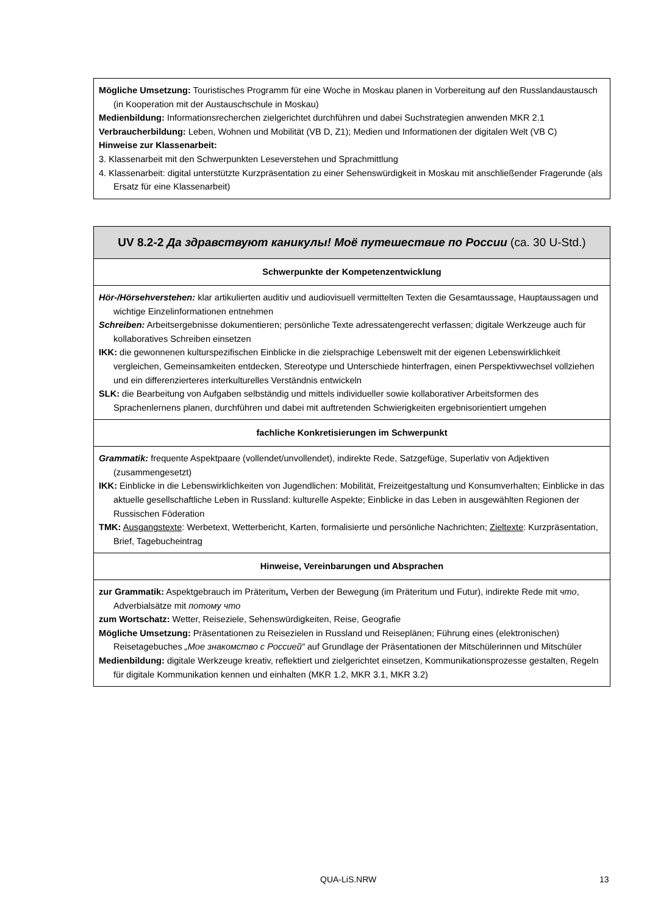| Mögliche Umsetzung: Touristisches Programm für eine Woche in Moskau planen in Vorbereitung auf den Russlandaustausch (in Kooperation mit der Austauschschule in Moskau) Medienbildung: Informationsrecherchen zielgerichtet durchführen und dabei Suchstrategien anwenden MKR 2.1 Verbraucherbildung: Leben, Wohnen und Mobilität (VB D, Z1); Medien und Informationen der digitalen Welt (VB C) Hinweise zur Klassenarbeit: 3. Klassenarbeit mit den Schwerpunkten Leseverstehen und Sprachmittlung 4. Klassenarbeit: digital unterstützte Kurzpräsentation zu einer Sehenswürdigkeit in Moskau mit anschließender Fragerunde (als Ersatz für eine Klassenarbeit) |
| UV 8.2-2 Да здравствуют каникулы! Моё путешествие по России (ca. 30 U-Std.) |
| Schwerpunkte der Kompetenzentwicklung |
| Hör-/Hörsehverstehen: klar artikulierten auditiv und audiovisuell vermittelten Texten die Gesamtaussage, Hauptaussagen und wichtige Einzelinformationen entnehmen Schreiben: Arbeitsergebnisse dokumentieren; persönliche Texte adressatengerecht verfassen; digitale Werkzeuge auch für kollaboratives Schreiben einsetzen IKK: die gewonnenen kulturspezifischen Einblicke in die zielsprachige Lebenswelt mit der eigenen Lebenswirklichkeit vergleichen, Gemeinsamkeiten entdecken, Stereotype und Unterschiede hinterfragen, einen Perspektivwechsel vollziehen und ein differenzierteres interkulturelles Verständnis entwickeln SLK: die Bearbeitung von Aufgaben selbständig und mittels individueller sowie kollaborativer Arbeitsformen des Sprachenlernens planen, durchführen und dabei mit auftretenden Schwierigkeiten ergebnisorientiert umgehen |
| fachliche Konkretisierungen im Schwerpunkt |
| Grammatik: frequente Aspektpaare (vollendet/unvollendet), indirekte Rede, Satzgefüge, Superlativ von Adjektiven (zusammengesetzt) IKK: Einblicke in die Lebenswirklichkeiten von Jugendlichen: Mobilität, Freizeitgestaltung und Konsumverhalten; Einblicke in das aktuelle gesellschaftliche Leben in Russland: kulturelle Aspekte; Einblicke in das Leben in ausgewählten Regionen der Russischen Föderation TMK: Ausgangstexte : Werbetext, Wetterbericht, Karten, formalisierte und persönliche Nachrichten; Zieltexte : Kurzpräsentation, Brief, Tagebucheintrag |
| Hinweise, Vereinbarungen und Absprachen |
| zur Grammatik: Aspektgebrauch im Präteritum , Verben der Bewegung (im Präteritum und Futur), indirekte Rede mit что , Adverbialsätze mit потому что zum Wortschatz: Wetter, Reiseziele, Sehenswürdigkeiten, Reise, Geografie Mögliche Umsetzung: Präsentationen zu Reisezielen in Russland und Reiseplänen; Führung eines (elektronischen) Reisetagebuches „Мое знакомство с Россией“ auf Grundlage der Präsentationen der Mitschülerinnen und Mitschüler Medienbildung: digitale Werkzeuge kreativ, reflektiert und zielgerichtet einsetzen, Kommunikationsprozesse gestalten, Regeln für digitale Kommunikation kennen und einhalten (MKR 1.2, MKR 3.1, MKR 3.2) |
QUA-LiS.NRW 13